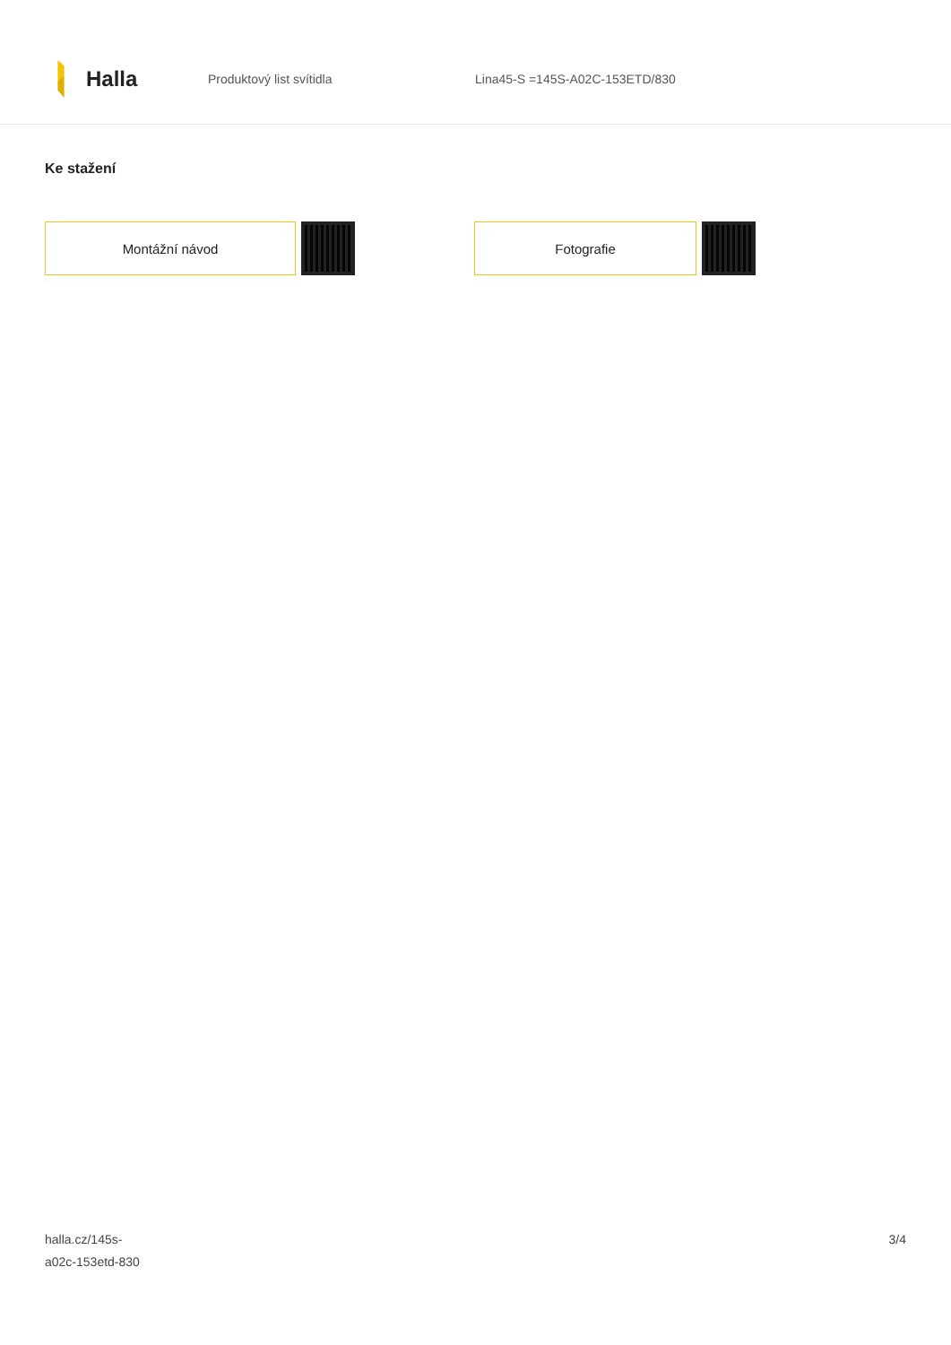Halla
Produktový list svítidla Lina45-S =145S-A02C-153ETD/830
Ke stažení
Montážní návod Fotografie
halla.cz/145s-
a02c-153etd-830
3/4